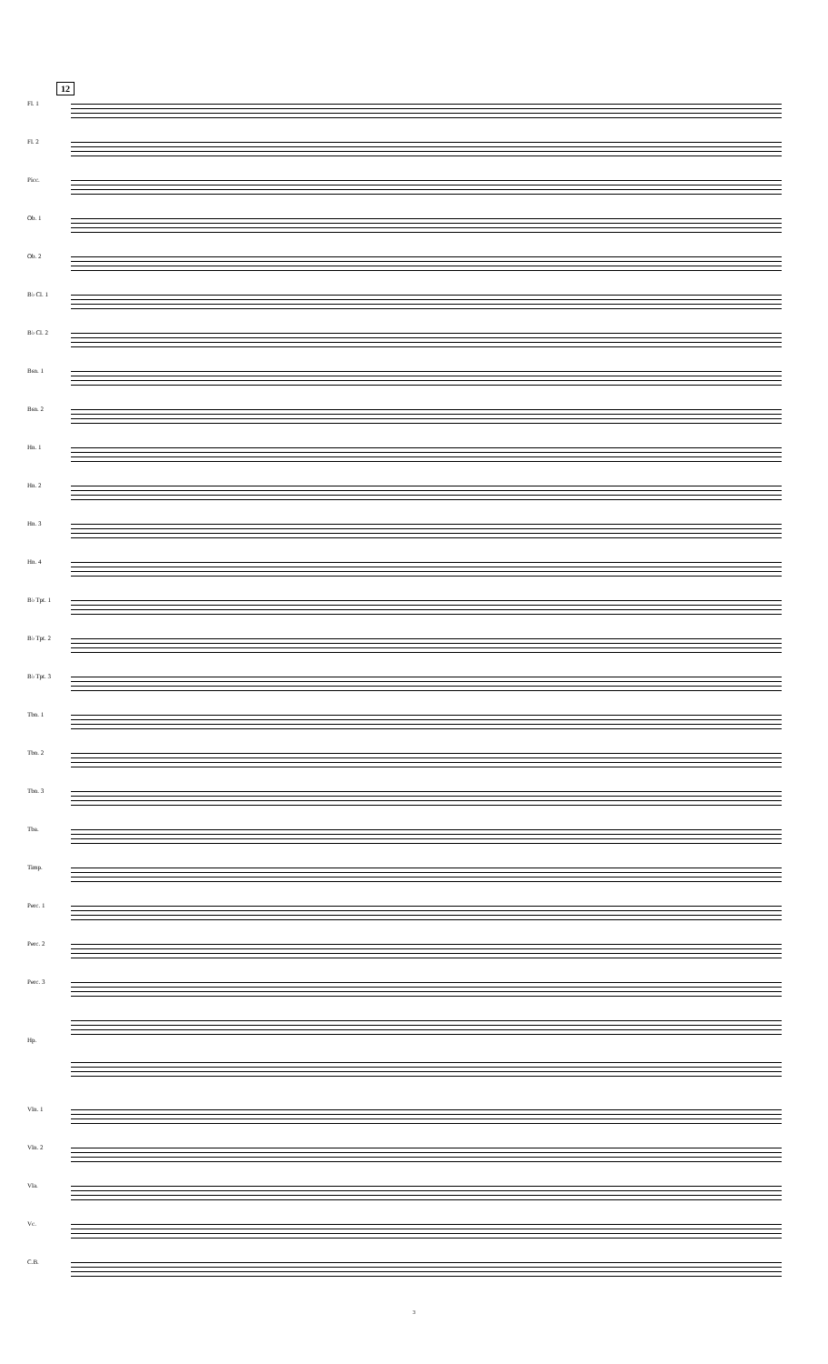12
Fl. 1
Fl. 2
Picc.
Ob. 1
Ob. 2
B♭ Cl. 1
B♭ Cl. 2
Bsn. 1
Bsn. 2
Hn. 1
Hn. 2
Hn. 3
Hn. 4
B♭ Tpt. 1
B♭ Tpt. 2
B♭ Tpt. 3
Tbn. 1
Tbn. 2
Tbn. 3
Tba.
Timp.
Perc. 1
Perc. 2
Perc. 3
Hp.
Vln. 1
Vln. 2
Vla.
Vc.
C.B.
3